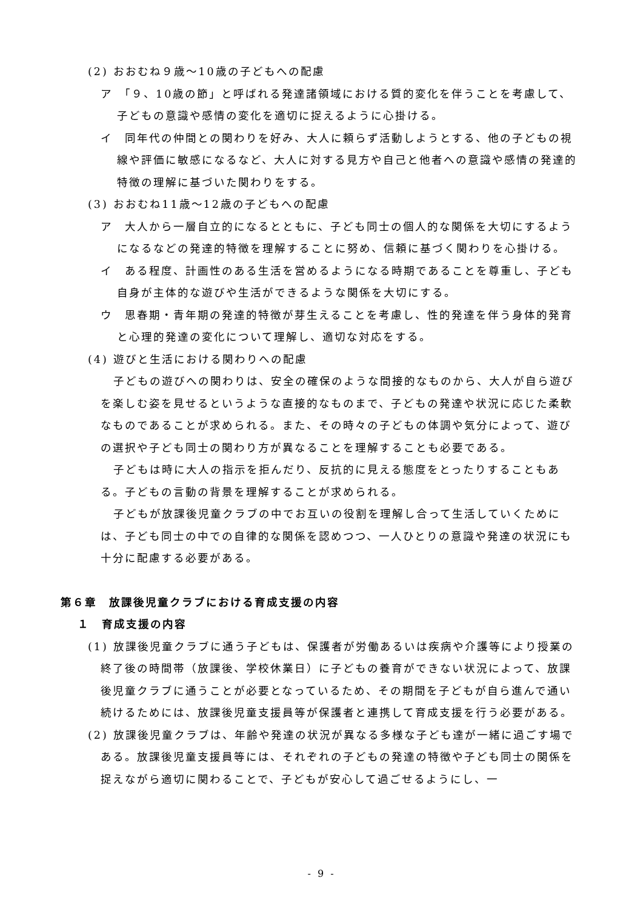(2) おおむね９歳～10歳の子どもへの配慮
ア　「９、10歳の節」と呼ばれる発達諸領域における質的変化を伴うことを考慮して、子どもの意識や感情の変化を適切に捉えるように心掛ける。
イ　同年代の仲間との関わりを好み、大人に頼らず活動しようとする、他の子どもの視線や評価に敏感になるなど、大人に対する見方や自己と他者への意識や感情の発達的特徴の理解に基づいた関わりをする。
(3) おおむね11歳～12歳の子どもへの配慮
ア　大人から一層自立的になるとともに、子ども同士の個人的な関係を大切にするようになるなどの発達的特徴を理解することに努め、信頼に基づく関わりを心掛ける。
イ　ある程度、計画性のある生活を営めるようになる時期であることを尊重し、子ども自身が主体的な遊びや生活ができるような関係を大切にする。
ウ　思春期・青年期の発達的特徴が芽生えることを考慮し、性的発達を伴う身体的発育と心理的発達の変化について理解し、適切な対応をする。
(4) 遊びと生活における関わりへの配慮
子どもの遊びへの関わりは、安全の確保のような間接的なものから、大人が自ら遊びを楽しむ姿を見せるというような直接的なものまで、子どもの発達や状況に応じた柔軟なものであることが求められる。また、その時々の子どもの体調や気分によって、遊びの選択や子ども同士の関わり方が異なることを理解することも必要である。
子どもは時に大人の指示を拒んだり、反抗的に見える態度をとったりすることもある。子どもの言動の背景を理解することが求められる。
子どもが放課後児童クラブの中でお互いの役割を理解し合って生活していくためには、子ども同士の中での自律的な関係を認めつつ、一人ひとりの意識や発達の状況にも十分に配慮する必要がある。
第６章　放課後児童クラブにおける育成支援の内容
１　育成支援の内容
(1) 放課後児童クラブに通う子どもは、保護者が労働あるいは疾病や介護等により授業の終了後の時間帯（放課後、学校休業日）に子どもの養育ができない状況によって、放課後児童クラブに通うことが必要となっているため、その期間を子どもが自ら進んで通い続けるためには、放課後児童支援員等が保護者と連携して育成支援を行う必要がある。
(2) 放課後児童クラブは、年齢や発達の状況が異なる多様な子ども達が一緒に過ごす場である。放課後児童支援員等には、それぞれの子どもの発達の特徴や子ども同士の関係を捉えながら適切に関わることで、子どもが安心して過ごせるようにし、一
- 9 -